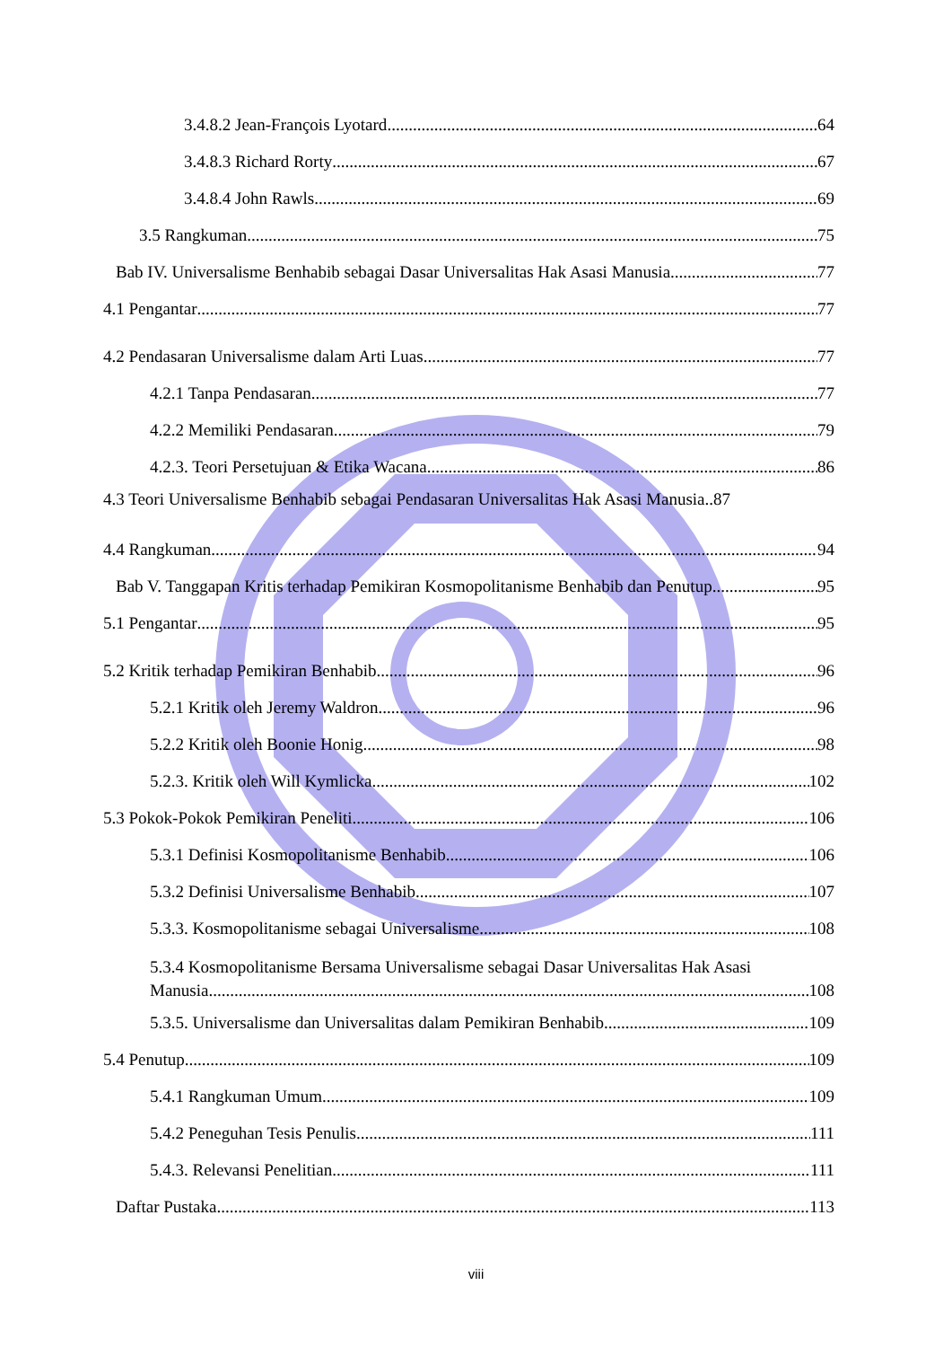3.4.8.2 Jean-François Lyotard 64
3.4.8.3 Richard Rorty 67
3.4.8.4 John Rawls 69
3.5 Rangkuman 75
Bab IV. Universalisme Benhabib sebagai Dasar Universalitas Hak Asasi Manusia 77
4.1 Pengantar 77
4.2 Pendasaran Universalisme dalam Arti Luas 77
4.2.1 Tanpa Pendasaran 77
4.2.2 Memiliki Pendasaran 79
4.2.3. Teori Persetujuan & Etika Wacana 86
4.3 Teori Universalisme Benhabib sebagai Pendasaran Universalitas Hak Asasi Manusia..87
4.4 Rangkuman 94
Bab V. Tanggapan Kritis terhadap Pemikiran Kosmopolitanisme Benhabib dan Penutup 95
5.1 Pengantar 95
5.2 Kritik terhadap Pemikiran Benhabib 96
5.2.1 Kritik oleh Jeremy Waldron 96
5.2.2 Kritik oleh Boonie Honig 98
5.2.3. Kritik oleh Will Kymlicka 102
5.3 Pokok-Pokok Pemikiran Peneliti 106
5.3.1 Definisi Kosmopolitanisme Benhabib 106
5.3.2 Definisi Universalisme Benhabib 107
5.3.3. Kosmopolitanisme sebagai Universalisme 108
5.3.4 Kosmopolitanisme Bersama Universalisme sebagai Dasar Universalitas Hak Asasi
Manusia 108
5.3.5. Universalisme dan Universalitas dalam Pemikiran Benhabib 109
5.4 Penutup 109
5.4.1 Rangkuman Umum 109
5.4.2 Peneguhan Tesis Penulis 111
5.4.3. Relevansi Penelitian 111
Daftar Pustaka 113
viii